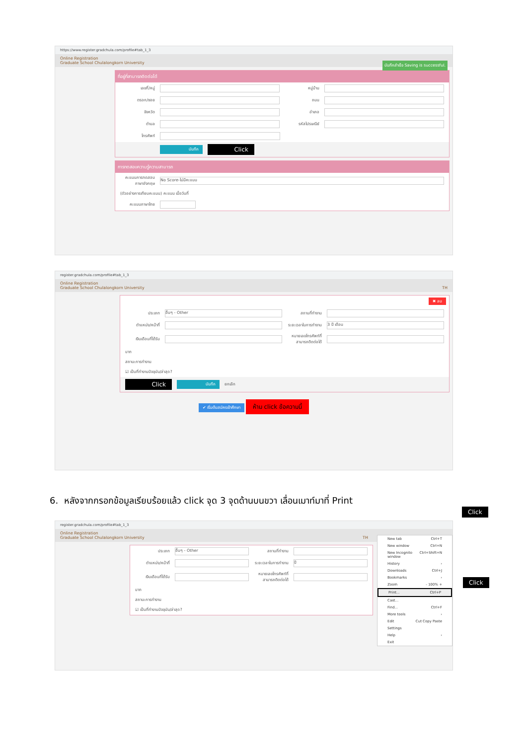https://www.register.gradchula.com/profile#tab_1_3
Online Registration
Graduate School Chulalongkorn University บันทึกสำเร็จ Saving is successful.
ที่อยู่ที่สามารถติดต่อได้
เลขที่/หมู่ หมู่บ้าน
ตรอก/ซอย ถนน
จังหวัด อำเภอ
ตำบล รหัสไปรษณีย์
โทรศัพท์
บันทึก Click
การทดสอบความรู้ความสามารถ
คะแนนการทดสอบภาษาอังกฤษ
No Score-ไม่มีคะแนน
(ตัวอย่างการเทียบคะแนน) คะแนน เมื่อวันที่
คะแนนภาษาไทย
register.gradchula.com/profile#tab_1_3
Online Registration
Graduate School Chulalongkorn University TH
✖ ลบ
ประเภท
อื่นๆ - Other
สถานที่ทำงาน
ตำแหน่ง/หน้าที่
ระยะเวลาในการทำงาน
3 ปี เดือน
เงินเดือนที่ได้รับ
หมายเลขโทรศัพท์ที่สามารถติดต่อได้
บาท
สถานะการทำงาน
☑ เป็นที่ทำงานปัจจุบัน/ล่าสุด?
Click บันทึก ยกเลิก
✔ เริ่มต้นสมัครเข้าศึกษา ห้าม click ข้อความนี้
6. หลังจากกรอกข้อมูลเรียบร้อยแล้ว click จุด 3 จุดด้านบนขวา เลื่อนเมาท์มาที่ Print
Click
Click
register.gradchula.com/profile#tab_1_3
Online Registration
Graduate School Chulalongkorn University TH
ประเภท
อื่นๆ - Other
สถานที่ทำงาน
ตำแหน่ง/หน้าที่
ระยะเวลาในการทำงาน
ปี
เงินเดือนที่ได้รับ
หมายเลขโทรศัพท์ที่สามารถติดต่อได้
บาท
สถานะการทำงาน
☑ เป็นที่ทำงานปัจจุบัน/ล่าสุด?
New tab Ctrl+T
New window Ctrl+N
New Incognito window Ctrl+Shift+N
History ›
Downloads Ctrl+J
Bookmarks ›
Zoom - 100% +
Print... Ctrl+P
Cast...
Find... Ctrl+F
More tools ›
Edit Cut Copy Paste
Settings
Help ›
Exit